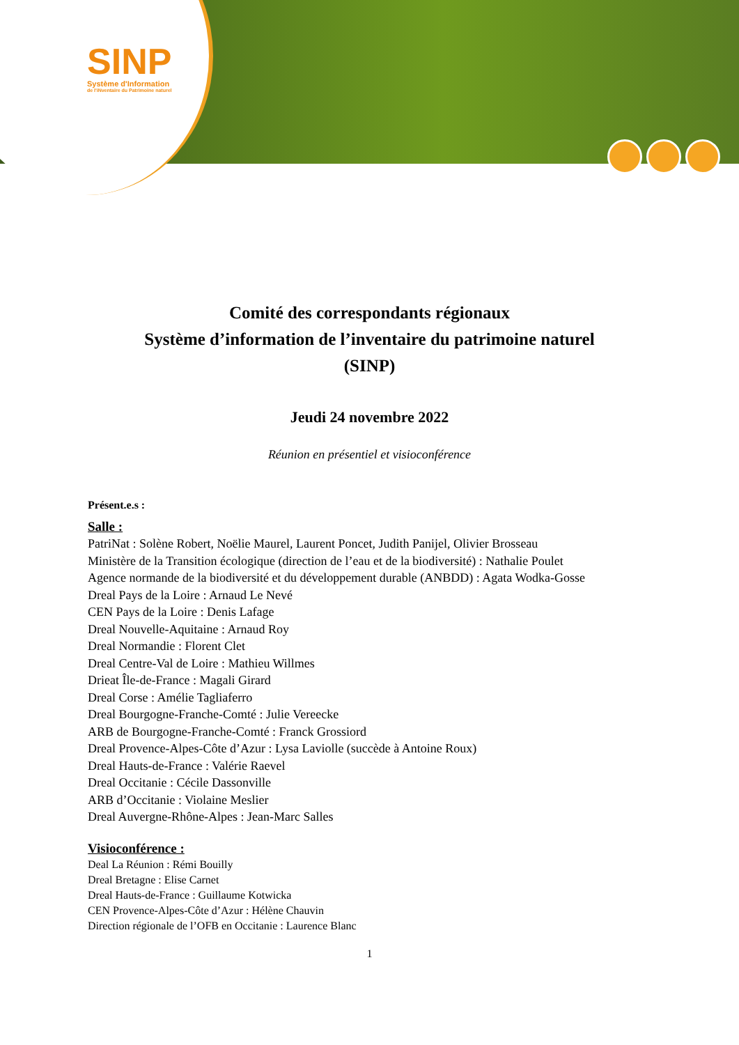SINP
Système d'Information
de l'iNventaire du Patrimoine naturel
Comité des correspondants régionaux
Système d’information de l’inventaire du patrimoine naturel
(SINP)
Jeudi 24 novembre 2022
Réunion en présentiel et visioconférence
Présent.e.s :
Salle :
PatriNat : Solène Robert, Noëlie Maurel, Laurent Poncet, Judith Panijel, Olivier Brosseau
Ministère de la Transition écologique (direction de l’eau et de la biodiversité) : Nathalie Poulet
Agence normande de la biodiversité et du développement durable (ANBDD) : Agata Wodka-Gosse
Dreal Pays de la Loire : Arnaud Le Nevé
CEN Pays de la Loire : Denis Lafage
Dreal Nouvelle-Aquitaine : Arnaud Roy
Dreal Normandie : Florent Clet
Dreal Centre-Val de Loire : Mathieu Willmes
Drieat Île-de-France : Magali Girard
Dreal Corse : Amélie Tagliaferro
Dreal Bourgogne-Franche-Comté : Julie Vereecke
ARB de Bourgogne-Franche-Comté : Franck Grossiord
Dreal Provence-Alpes-Côte d’Azur : Lysa Laviolle (succède à Antoine Roux)
Dreal Hauts-de-France : Valérie Raevel
Dreal Occitanie : Cécile Dassonville
ARB d’Occitanie : Violaine Meslier
Dreal Auvergne-Rhône-Alpes : Jean-Marc Salles
Visioconférence :
Deal La Réunion : Rémi Bouilly
Dreal Bretagne : Elise Carnet
Dreal Hauts-de-France : Guillaume Kotwicka
CEN Provence-Alpes-Côte d’Azur : Hélène Chauvin
Direction régionale de l’OFB en Occitanie : Laurence Blanc
1